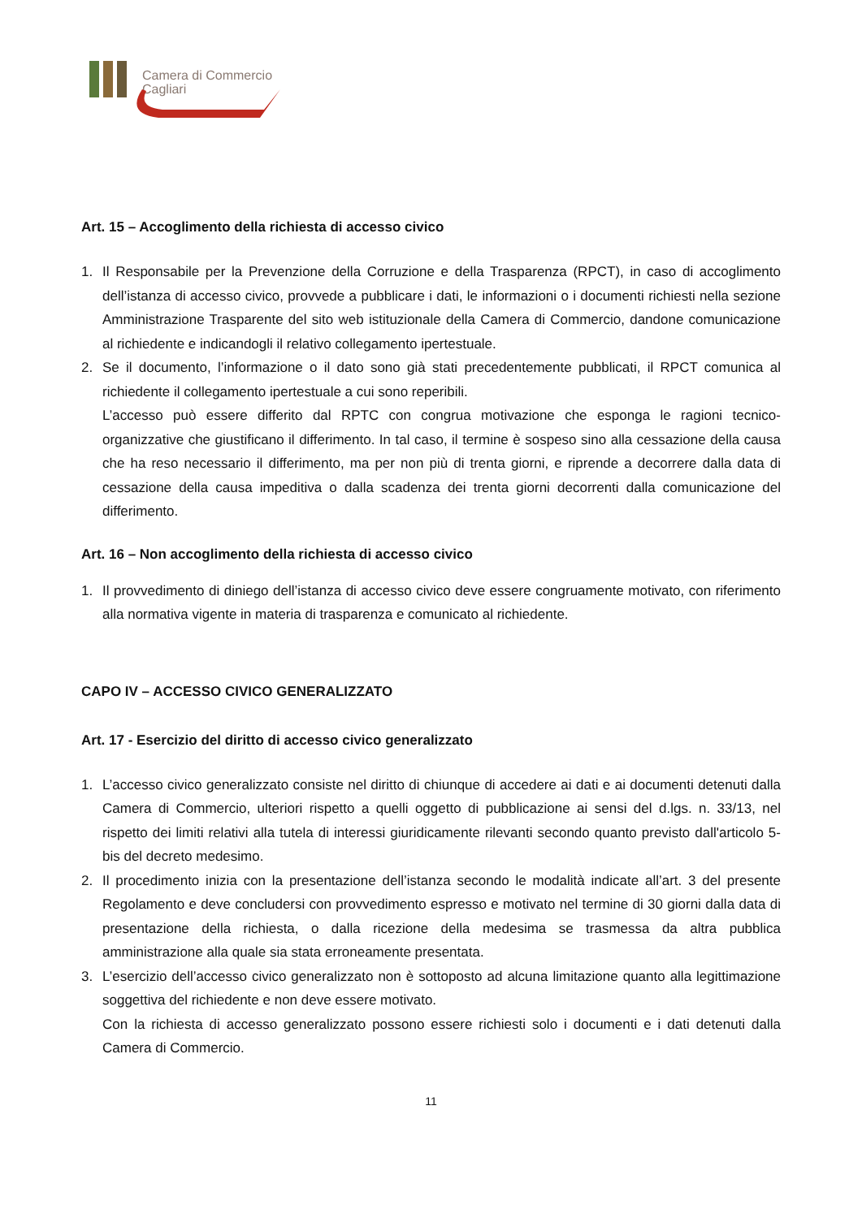Camera di Commercio
Cagliari
Art. 15 – Accoglimento della richiesta di accesso civico
1. Il Responsabile per la Prevenzione della Corruzione e della Trasparenza (RPCT), in caso di accoglimento dell’istanza di accesso civico, provvede a pubblicare i dati, le informazioni o i documenti richiesti nella sezione Amministrazione Trasparente del sito web istituzionale della Camera di Commercio, dandone comunicazione al richiedente e indicandogli il relativo collegamento ipertestuale.
2. Se il documento, l’informazione o il dato sono già stati precedentemente pubblicati, il RPCT comunica al richiedente il collegamento ipertestuale a cui sono reperibili.
L’accesso può essere differito dal RPTC con congrua motivazione che esponga le ragioni tecnico-organizzative che giustificano il differimento. In tal caso, il termine è sospeso sino alla cessazione della causa che ha reso necessario il differimento, ma per non più di trenta giorni, e riprende a decorrere dalla data di cessazione della causa impeditiva o dalla scadenza dei trenta giorni decorrenti dalla comunicazione del differimento.
Art. 16 – Non accoglimento della richiesta di accesso civico
1. Il provvedimento di diniego dell’istanza di accesso civico deve essere congruamente motivato, con riferimento alla normativa vigente in materia di trasparenza e comunicato al richiedente.
CAPO IV – ACCESSO CIVICO GENERALIZZATO
Art. 17 - Esercizio del diritto di accesso civico generalizzato
1. L’accesso civico generalizzato consiste nel diritto di chiunque di accedere ai dati e ai documenti detenuti dalla Camera di Commercio, ulteriori rispetto a quelli oggetto di pubblicazione ai sensi del d.lgs. n. 33/13, nel rispetto dei limiti relativi alla tutela di interessi giuridicamente rilevanti secondo quanto previsto dall'articolo 5-bis del decreto medesimo.
2. Il procedimento inizia con la presentazione dell’istanza secondo le modalità indicate all’art. 3 del presente Regolamento e deve concludersi con provvedimento espresso e motivato nel termine di 30 giorni dalla data di presentazione della richiesta, o dalla ricezione della medesima se trasmessa da altra pubblica amministrazione alla quale sia stata erroneamente presentata.
3. L’esercizio dell’accesso civico generalizzato non è sottoposto ad alcuna limitazione quanto alla legittimazione soggettiva del richiedente e non deve essere motivato.
Con la richiesta di accesso generalizzato possono essere richiesti solo i documenti e i dati detenuti dalla Camera di Commercio.
11